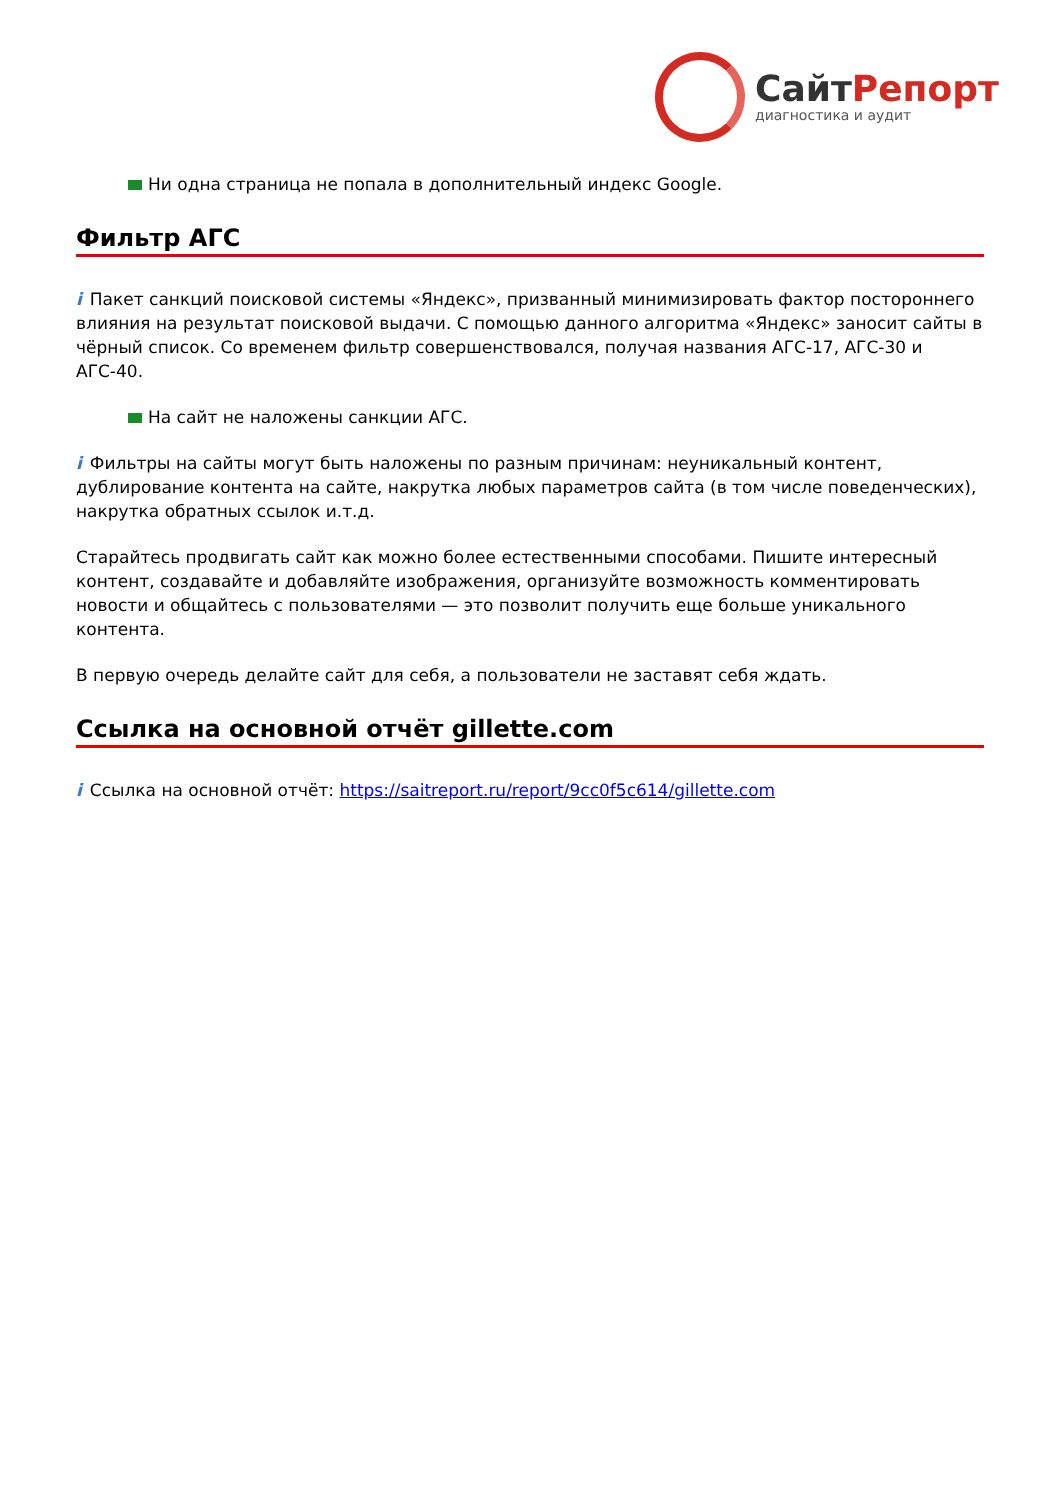СайтРепорт
диагностика и аудит
Ни одна страница не попала в дополнительный индекс Google.
Фильтр АГС
i Пакет санкций поисковой системы «Яндекс», призванный минимизировать фактор постороннего влияния на результат поисковой выдачи. С помощью данного алгоритма «Яндекс» заносит сайты в чёрный список. Со временем фильтр совершенствовался, получая названия АГС-17, АГС-30 и АГС-40.
На сайт не наложены санкции АГС.
i Фильтры на сайты могут быть наложены по разным причинам: неуникальный контент, дублирование контента на сайте, накрутка любых параметров сайта (в том числе поведенческих), накрутка обратных ссылок и.т.д.
Старайтесь продвигать сайт как можно более естественными способами. Пишите интересный контент, создавайте и добавляйте изображения, организуйте возможность комментировать новости и общайтесь с пользователями — это позволит получить еще больше уникального контента.
В первую очередь делайте сайт для себя, а пользователи не заставят себя ждать.
Ссылка на основной отчёт gillette.com
i Ссылка на основной отчёт: https://saitreport.ru/report/9cc0f5c614/gillette.com